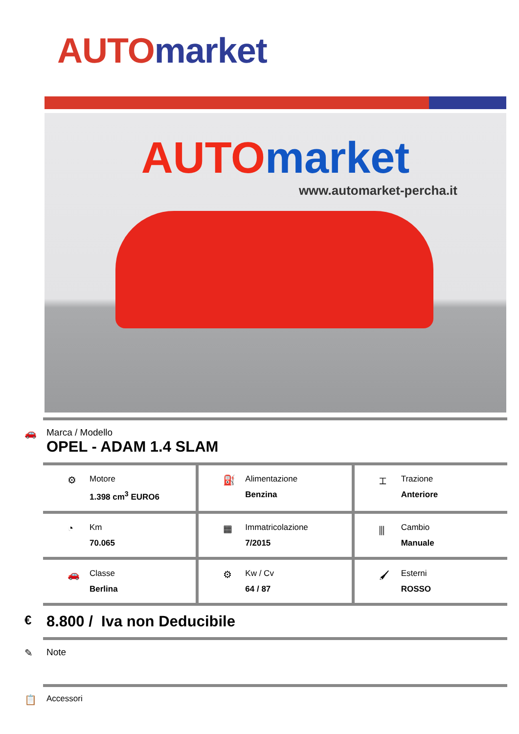AUTO market
AUTO market
www.automarket-percha.it
🚗 Marca / Modello
OPEL - ADAM 1.4 SLAM
⚙
Motore
1.398 cm<sup>3</sup> EURO6
⛽
Alimentazione
Benzina
⌶
Trazione
Anteriore
◔
Km
70.065
▦
Immatricolazione
7/2015
⫼
Cambio
Manuale
🚗
Classe
Berlina
⚙
Kw / Cv
64 / 87
🖌
Esterni
ROSSO
€
8.800 / Iva non Deducibile
✎ Note
📋
Accessori